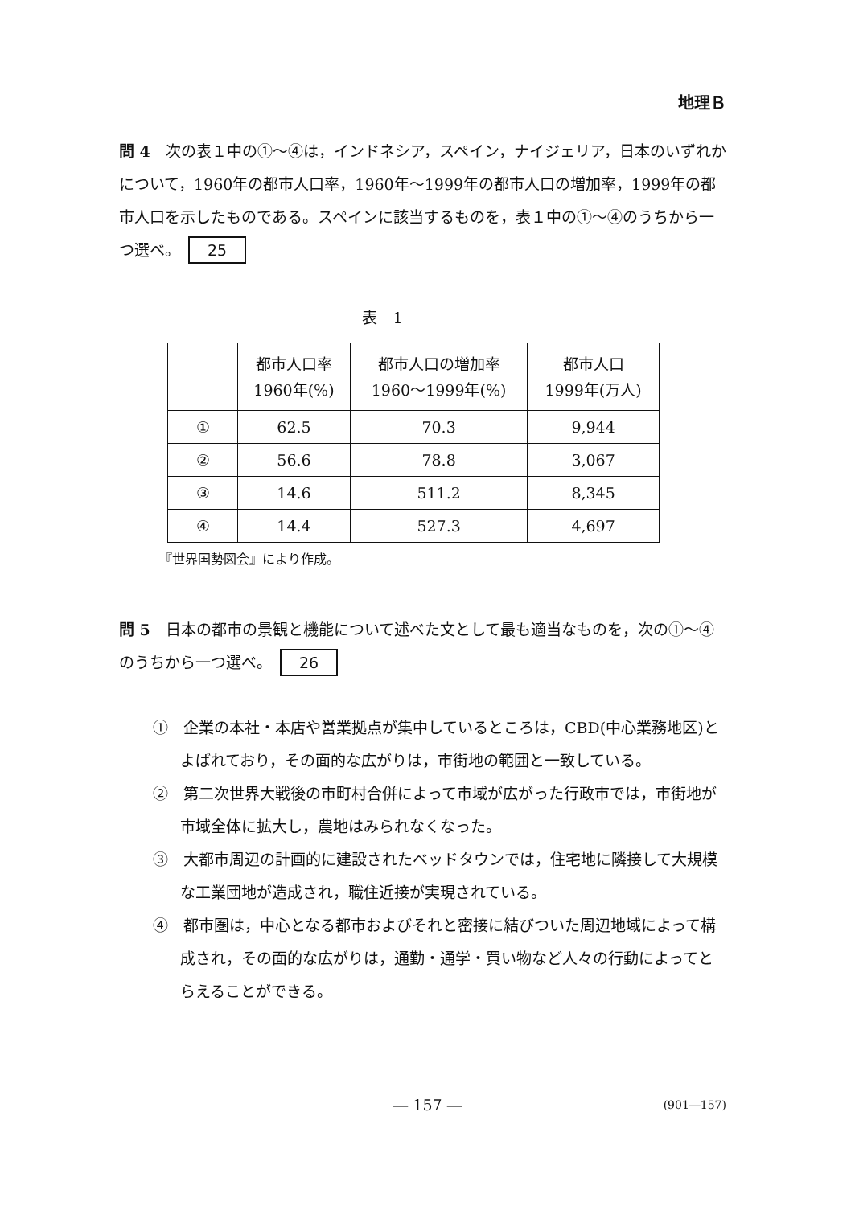地理Ｂ
問 4　次の表１中の①～④は，インドネシア，スペイン，ナイジェリア，日本のいずれかについて，1960年の都市人口率，1960年～1999年の都市人口の増加率，1999年の都市人口を示したものである。スペインに該当するものを，表１中の①～④のうちから一つ選べ。 25
表　1
| | 都市人口率 1960年(%) | 都市人口の増加率 1960～1999年(%) | 都市人口 1999年(万人) |
| --- | --- | --- | --- |
| ① | 62.5 | 70.3 | 9,944 |
| ② | 56.6 | 78.8 | 3,067 |
| ③ | 14.6 | 511.2 | 8,345 |
| ④ | 14.4 | 527.3 | 4,697 |
『世界国勢図会』により作成。
問 5　日本の都市の景観と機能について述べた文として最も適当なものを，次の①～④のうちから一つ選べ。 26
①　企業の本社・本店や営業拠点が集中しているところは，CBD(中心業務地区)とよばれており，その面的な広がりは，市街地の範囲と一致している。
②　第二次世界大戦後の市町村合併によって市域が広がった行政市では，市街地が市域全体に拡大し，農地はみられなくなった。
③　大都市周辺の計画的に建設されたベッドタウンでは，住宅地に隣接して大規模な工業団地が造成され，職住近接が実現されている。
④　都市圏は，中心となる都市およびそれと密接に結びついた周辺地域によって構成され，その面的な広がりは，通勤・通学・買い物など人々の行動によってとらえることができる。
― 157 ― (901―157)